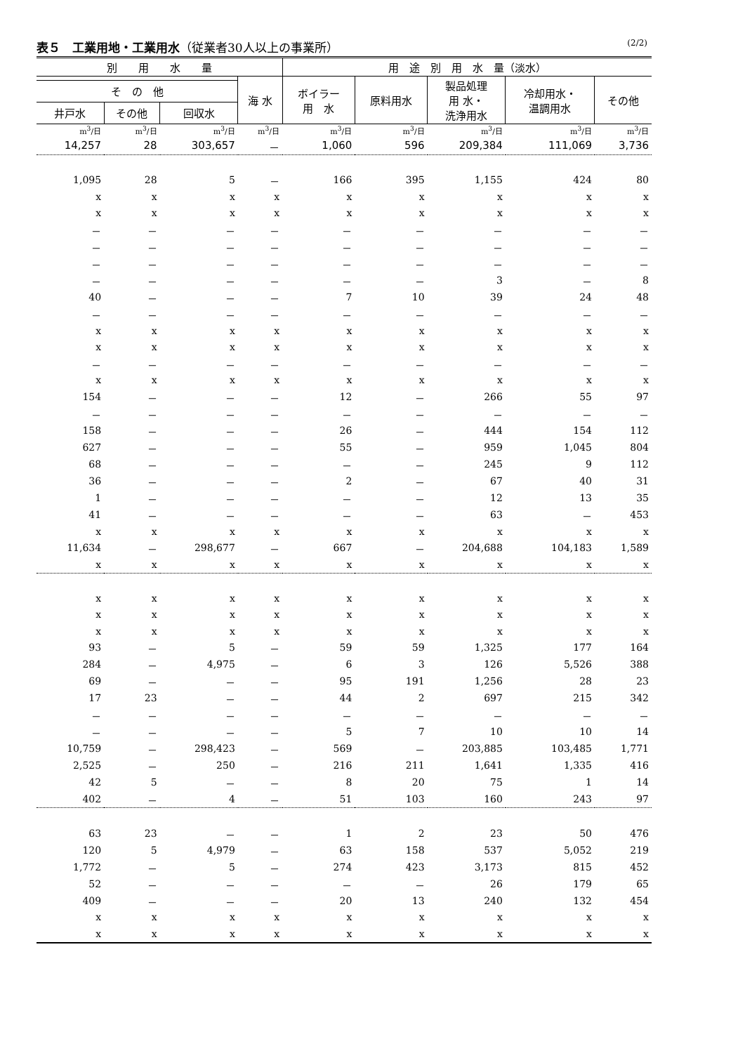表５　工業用地・工業用水（従業者30人以上の事業所） (2/2)
| 別 用 水 量 | | | | 用 途 別 用 水 量（淡水） | | | | |
| --- | --- | --- | --- | --- | --- | --- | --- | --- |
| | | | 海 水 | ボイラー 用 水 | 原料用水 | 製品処理 用 水・ 洗浄用水 | 冷却用水・ 温調用水 | その他 |
| そ の 他 | | | | | | | | |
| 井戸水 | その他 | 回収水 | | | | | | |
| m<sup>3</sup>/日 | m<sup>3</sup>/日 | m<sup>3</sup>/日 | m<sup>3</sup>/日 | m<sup>3</sup>/日 | m<sup>3</sup>/日 | m<sup>3</sup>/日 | m<sup>3</sup>/日 | m<sup>3</sup>/日 |
| 14,257 | 28 | 303,657 | － | 1,060 | 596 | 209,384 | 111,069 | 3,736 |
| 1,095 | 28 | 5 | － | 166 | 395 | 1,155 | 424 | 80 |
| x | x | x | x | x | x | x | x | x |
| x | x | x | x | x | x | x | x | x |
| － | － | － | － | － | － | － | － | － |
| － | － | － | － | － | － | － | － | － |
| － | － | － | － | － | － | － | － | － |
| － | － | － | － | － | － | 3 | － | 8 |
| 40 | － | － | － | 7 | 10 | 39 | 24 | 48 |
| － | － | － | － | － | － | － | － | － |
| x | x | x | x | x | x | x | x | x |
| x | x | x | x | x | x | x | x | x |
| － | － | － | － | － | － | － | － | － |
| x | x | x | x | x | x | x | x | x |
| 154 | － | － | － | 12 | － | 266 | 55 | 97 |
| － | － | － | － | － | － | － | － | － |
| 158 | － | － | － | 26 | － | 444 | 154 | 112 |
| 627 | － | － | － | 55 | － | 959 | 1,045 | 804 |
| 68 | － | － | － | － | － | 245 | 9 | 112 |
| 36 | － | － | － | 2 | － | 67 | 40 | 31 |
| 1 | － | － | － | － | － | 12 | 13 | 35 |
| 41 | － | － | － | － | － | 63 | － | 453 |
| x | x | x | x | x | x | x | x | x |
| 11,634 | － | 298,677 | － | 667 | － | 204,688 | 104,183 | 1,589 |
| x | x | x | x | x | x | x | x | x |
| x | x | x | x | x | x | x | x | x |
| x | x | x | x | x | x | x | x | x |
| x | x | x | x | x | x | x | x | x |
| 93 | － | 5 | － | 59 | 59 | 1,325 | 177 | 164 |
| 284 | － | 4,975 | － | 6 | 3 | 126 | 5,526 | 388 |
| 69 | － | － | － | 95 | 191 | 1,256 | 28 | 23 |
| 17 | 23 | － | － | 44 | 2 | 697 | 215 | 342 |
| － | － | － | － | － | － | － | － | － |
| － | － | － | － | 5 | 7 | 10 | 10 | 14 |
| 10,759 | － | 298,423 | － | 569 | － | 203,885 | 103,485 | 1,771 |
| 2,525 | － | 250 | － | 216 | 211 | 1,641 | 1,335 | 416 |
| 42 | 5 | － | － | 8 | 20 | 75 | 1 | 14 |
| 402 | － | 4 | － | 51 | 103 | 160 | 243 | 97 |
| 63 | 23 | － | － | 1 | 2 | 23 | 50 | 476 |
| 120 | 5 | 4,979 | － | 63 | 158 | 537 | 5,052 | 219 |
| 1,772 | － | 5 | － | 274 | 423 | 3,173 | 815 | 452 |
| 52 | － | － | － | － | － | 26 | 179 | 65 |
| 409 | － | － | － | 20 | 13 | 240 | 132 | 454 |
| x | x | x | x | x | x | x | x | x |
| x | x | x | x | x | x | x | x | x |